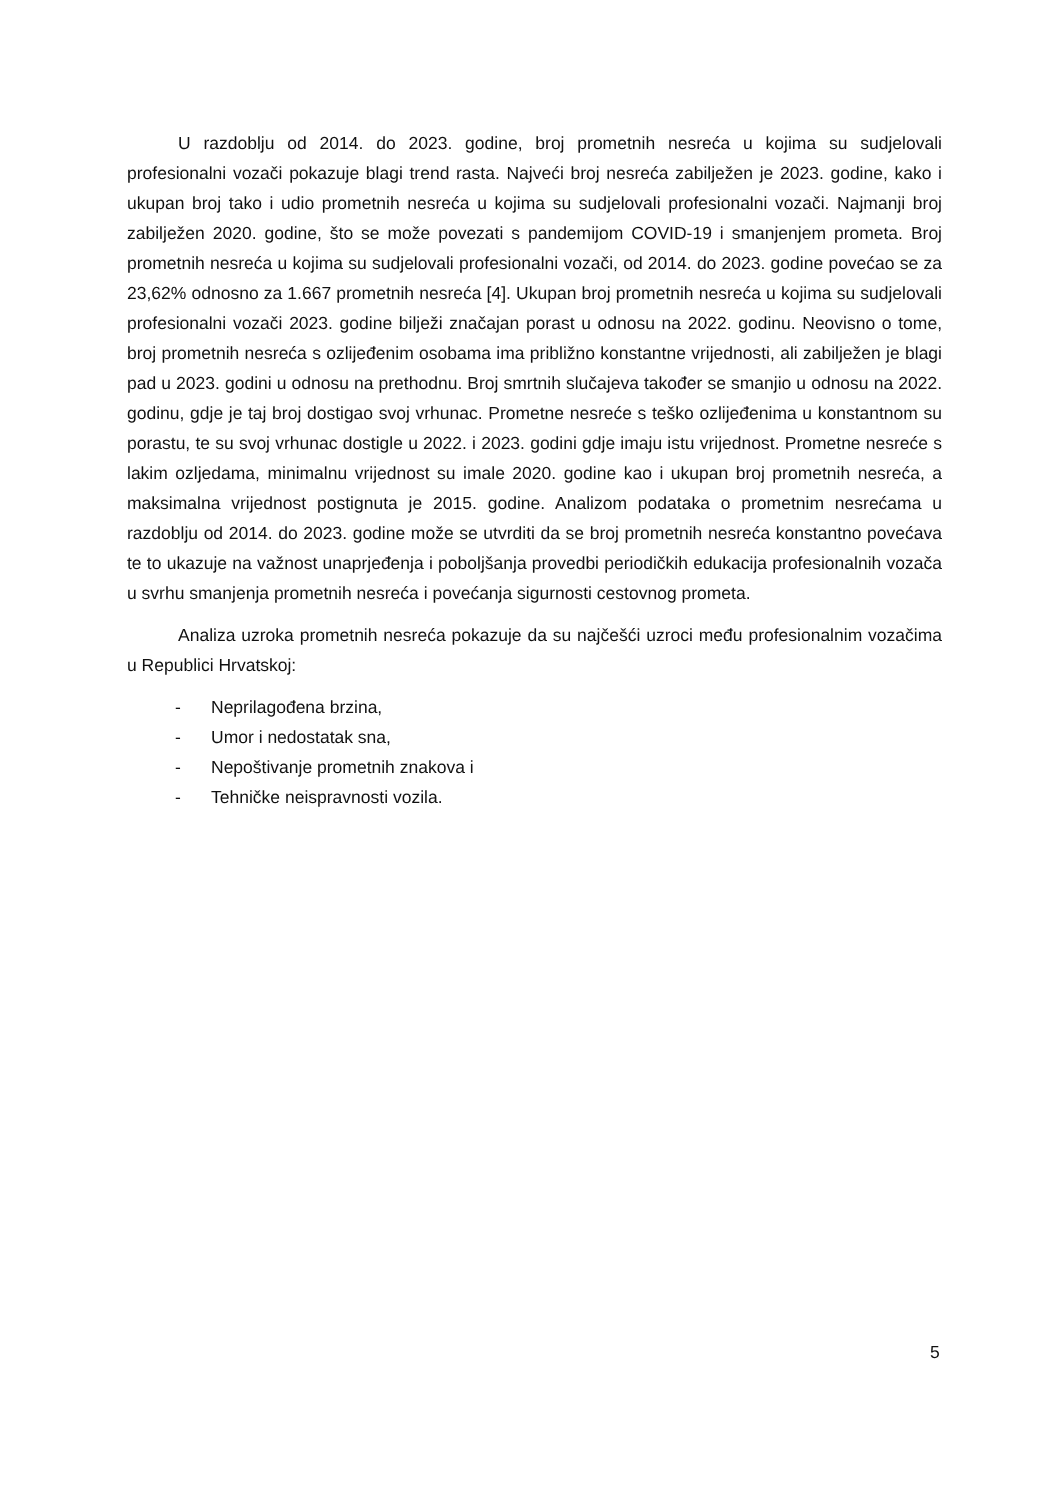U razdoblju od 2014. do 2023. godine, broj prometnih nesreća u kojima su sudjelovali profesionalni vozači pokazuje blagi trend rasta. Najveći broj nesreća zabilježen je 2023. godine, kako i ukupan broj tako i udio prometnih nesreća u kojima su sudjelovali profesionalni vozači. Najmanji broj zabilježen 2020. godine, što se može povezati s pandemijom COVID-19 i smanjenjem prometa. Broj prometnih nesreća u kojima su sudjelovali profesionalni vozači, od 2014. do 2023. godine povećao se za 23,62% odnosno za 1.667 prometnih nesreća [4]. Ukupan broj prometnih nesreća u kojima su sudjelovali profesionalni vozači 2023. godine bilježi značajan porast u odnosu na 2022. godinu. Neovisno o tome, broj prometnih nesreća s ozlijeđenim osobama ima približno konstantne vrijednosti, ali zabilježen je blagi pad u 2023. godini u odnosu na prethodnu. Broj smrtnih slučajeva također se smanjio u odnosu na 2022. godinu, gdje je taj broj dostigao svoj vrhunac. Prometne nesreće s teško ozlijeđenima u konstantnom su porastu, te su svoj vrhunac dostigle u 2022. i 2023. godini gdje imaju istu vrijednost. Prometne nesreće s lakim ozljedama, minimalnu vrijednost su imale 2020. godine kao i ukupan broj prometnih nesreća, a maksimalna vrijednost postignuta je 2015. godine. Analizom podataka o prometnim nesrećama u razdoblju od 2014. do 2023. godine može se utvrditi da se broj prometnih nesreća konstantno povećava te to ukazuje na važnost unaprjeđenja i poboljšanja provedbi periodičkih edukacija profesionalnih vozača u svrhu smanjenja prometnih nesreća i povećanja sigurnosti cestovnog prometa.
Analiza uzroka prometnih nesreća pokazuje da su najčešći uzroci među profesionalnim vozačima u Republici Hrvatskoj:
- Neprilagođena brzina,
- Umor i nedostatak sna,
- Nepoštivanje prometnih znakova i
- Tehničke neispravnosti vozila.
5